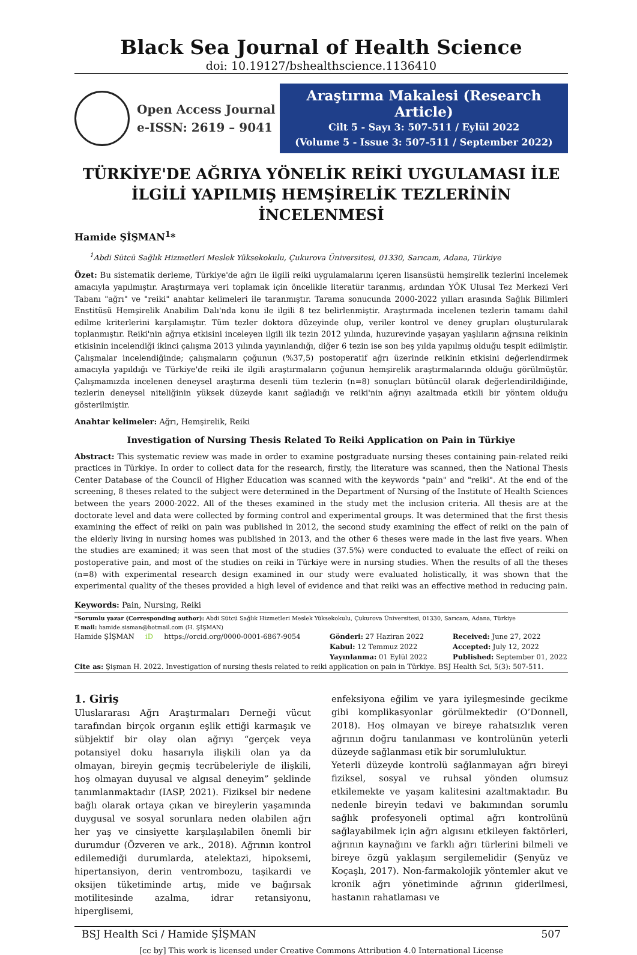Black Sea Journal of Health Science
doi: 10.19127/bshealthscience.1136410
Open Access Journal
e-ISSN: 2619 – 9041
Araştırma Makalesi (Research Article)
Cilt 5 - Sayı 3: 507-511 / Eylül 2022
(Volume 5 - Issue 3: 507-511 / September 2022)
TÜRKİYE'DE AĞRIYA YÖNELİK REİKİ UYGULAMASI İLE İLGİLİ YAPILMIŞ HEMŞİRELİK TEZLERİNİN İNCELENMESİ
Hamide ŞİŞMAN<sup>1</sup>*
<sup>1</sup> Abdi Sütcü Sağlık Hizmetleri Meslek Yüksekokulu, Çukurova Üniversitesi, 01330, Sarıcam, Adana, Türkiye
Özet: Bu sistematik derleme, Türkiye'de ağrı ile ilgili reiki uygulamalarını içeren lisansüstü hemşirelik tezlerini incelemek amacıyla yapılmıştır. Araştırmaya veri toplamak için öncelikle literatür taranmış, ardından YÖK Ulusal Tez Merkezi Veri Tabanı "ağrı" ve "reiki" anahtar kelimeleri ile taranmıştır. Tarama sonucunda 2000-2022 yılları arasında Sağlık Bilimleri Enstitüsü Hemşirelik Anabilim Dalı'nda konu ile ilgili 8 tez belirlenmiştir. Araştırmada incelenen tezlerin tamamı dahil edilme kriterlerini karşılamıştır. Tüm tezler doktora düzeyinde olup, veriler kontrol ve deney grupları oluşturularak toplanmıştır. Reiki'nin ağrıya etkisini inceleyen ilgili ilk tezin 2012 yılında, huzurevinde yaşayan yaşlıların ağrısına reikinin etkisinin incelendiği ikinci çalışma 2013 yılında yayınlandığı, diğer 6 tezin ise son beş yılda yapılmış olduğu tespit edilmiştir. Çalışmalar incelendiğinde; çalışmaların çoğunun (%37,5) postoperatif ağrı üzerinde reikinin etkisini değerlendirmek amacıyla yapıldığı ve Türkiye'de reiki ile ilgili araştırmaların çoğunun hemşirelik araştırmalarında olduğu görülmüştür. Çalışmamızda incelenen deneysel araştırma desenli tüm tezlerin (n=8) sonuçları bütüncül olarak değerlendirildiğinde, tezlerin deneysel niteliğinin yüksek düzeyde kanıt sağladığı ve reiki'nin ağrıyı azaltmada etkili bir yöntem olduğu gösterilmiştir.
Anahtar kelimeler: Ağrı, Hemşirelik, Reiki
Investigation of Nursing Thesis Related To Reiki Application on Pain in Türkiye
Abstract: This systematic review was made in order to examine postgraduate nursing theses containing pain-related reiki practices in Türkiye. In order to collect data for the research, firstly, the literature was scanned, then the National Thesis Center Database of the Council of Higher Education was scanned with the keywords "pain" and "reiki". At the end of the screening, 8 theses related to the subject were determined in the Department of Nursing of the Institute of Health Sciences between the years 2000-2022. All of the theses examined in the study met the inclusion criteria. All thesis are at the doctorate level and data were collected by forming control and experimental groups. It was determined that the first thesis examining the effect of reiki on pain was published in 2012, the second study examining the effect of reiki on the pain of the elderly living in nursing homes was published in 2013, and the other 6 theses were made in the last five years. When the studies are examined; it was seen that most of the studies (37.5%) were conducted to evaluate the effect of reiki on postoperative pain, and most of the studies on reiki in Türkiye were in nursing studies. When the results of all the theses (n=8) with experimental research design examined in our study were evaluated holistically, it was shown that the experimental quality of the theses provided a high level of evidence and that reiki was an effective method in reducing pain.
Keywords: Pain, Nursing, Reiki
*Sorumlu yazar (Corresponding author): Abdi Sütcü Sağlık Hizmetleri Meslek Yüksekokulu, Çukurova Üniversitesi, 01330, Sarıcam, Adana, Türkiye
E mail: hamide.sisman@hotmail.com (H. ŞİŞMAN)
Hamide ŞİŞMAN iD https://orcid.org/0000-0001-6867-9054
Gönderi: 27 Haziran 2022
Received: June 27, 2022
Kabul: 12 Temmuz 2022
Accepted: July 12, 2022
Yayınlanma: 01 Eylül 2022
Published: September 01, 2022
Cite as: Şişman H. 2022. Investigation of nursing thesis related to reiki application on pain in Türkiye. BSJ Health Sci, 5(3): 507-511.
1. Giriş
Uluslararası Ağrı Araştırmaları Derneği vücut tarafından birçok organın eşlik ettiği karmaşık ve sübjektif bir olay olan ağrıyı “gerçek veya potansiyel doku hasarıyla ilişkili olan ya da olmayan, bireyin geçmiş tecrübeleriyle de ilişkili, hoş olmayan duyusal ve algısal deneyim” şeklinde tanımlanmaktadır (IASP, 2021). Fiziksel bir nedene bağlı olarak ortaya çıkan ve bireylerin yaşamında duygusal ve sosyal sorunlara neden olabilen ağrı her yaş ve cinsiyette karşılaşılabilen önemli bir durumdur (Özveren ve ark., 2018). Ağrının kontrol edilemediği durumlarda, atelektazi, hipoksemi, hipertansiyon, derin ventrombozu, taşikardi ve oksijen tüketiminde artış, mide ve bağırsak motilitesinde azalma, idrar retansiyonu, hiperglisemi,
enfeksiyona eğilim ve yara iyileşmesinde gecikme gibi komplikasyonlar görülmektedir (O’Donnell, 2018). Hoş olmayan ve bireye rahatsızlık veren ağrının doğru tanılanması ve kontrolünün yeterli düzeyde sağlanması etik bir sorumluluktur.
Yeterli düzeyde kontrolü sağlanmayan ağrı bireyi fiziksel, sosyal ve ruhsal yönden olumsuz etkilemekte ve yaşam kalitesini azaltmaktadır. Bu nedenle bireyin tedavi ve bakımından sorumlu sağlık profesyoneli optimal ağrı kontrolünü sağlayabilmek için ağrı algısını etkileyen faktörleri, ağrının kaynağını ve farklı ağrı türlerini bilmeli ve bireye özgü yaklaşım sergilemelidir (Şenyüz ve Koçaşlı, 2017). Non-farmakolojik yöntemler akut ve kronik ağrı yönetiminde ağrının giderilmesi, hastanın rahatlaması ve
BSJ Health Sci / Hamide ŞİŞMAN 507
[cc by] This work is licensed under Creative Commons Attribution 4.0 International License